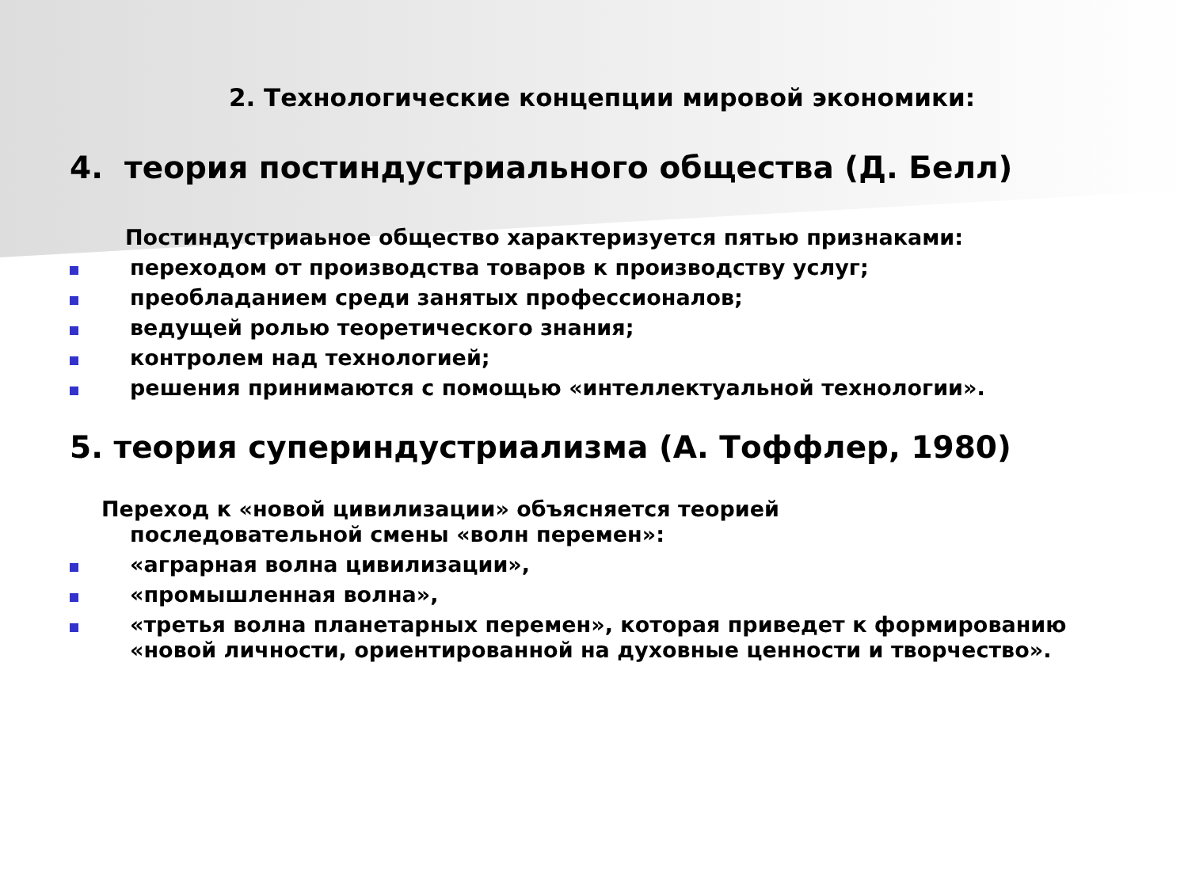2. Технологические концепции мировой экономики:
4. теория постиндустриального общества (Д. Белл)
Постиндустриаьное общество характеризуется пятью признаками:
переходом от производства товаров к производству услуг;
преобладанием среди занятых профессионалов;
ведущей ролью теоретического знания;
контролем над технологией;
решения принимаются с помощью «интеллектуальной технологии».
5. теория супериндустриализма (А. Тоффлер, 1980)
Переход к «новой цивилизации» объясняется теорией последовательной смены «волн перемен»:
«аграрная волна цивилизации»,
«промышленная волна»,
«третья волна планетарных перемен», которая приведет к формированию «новой личности, ориентированной на духовные ценности и творчество».